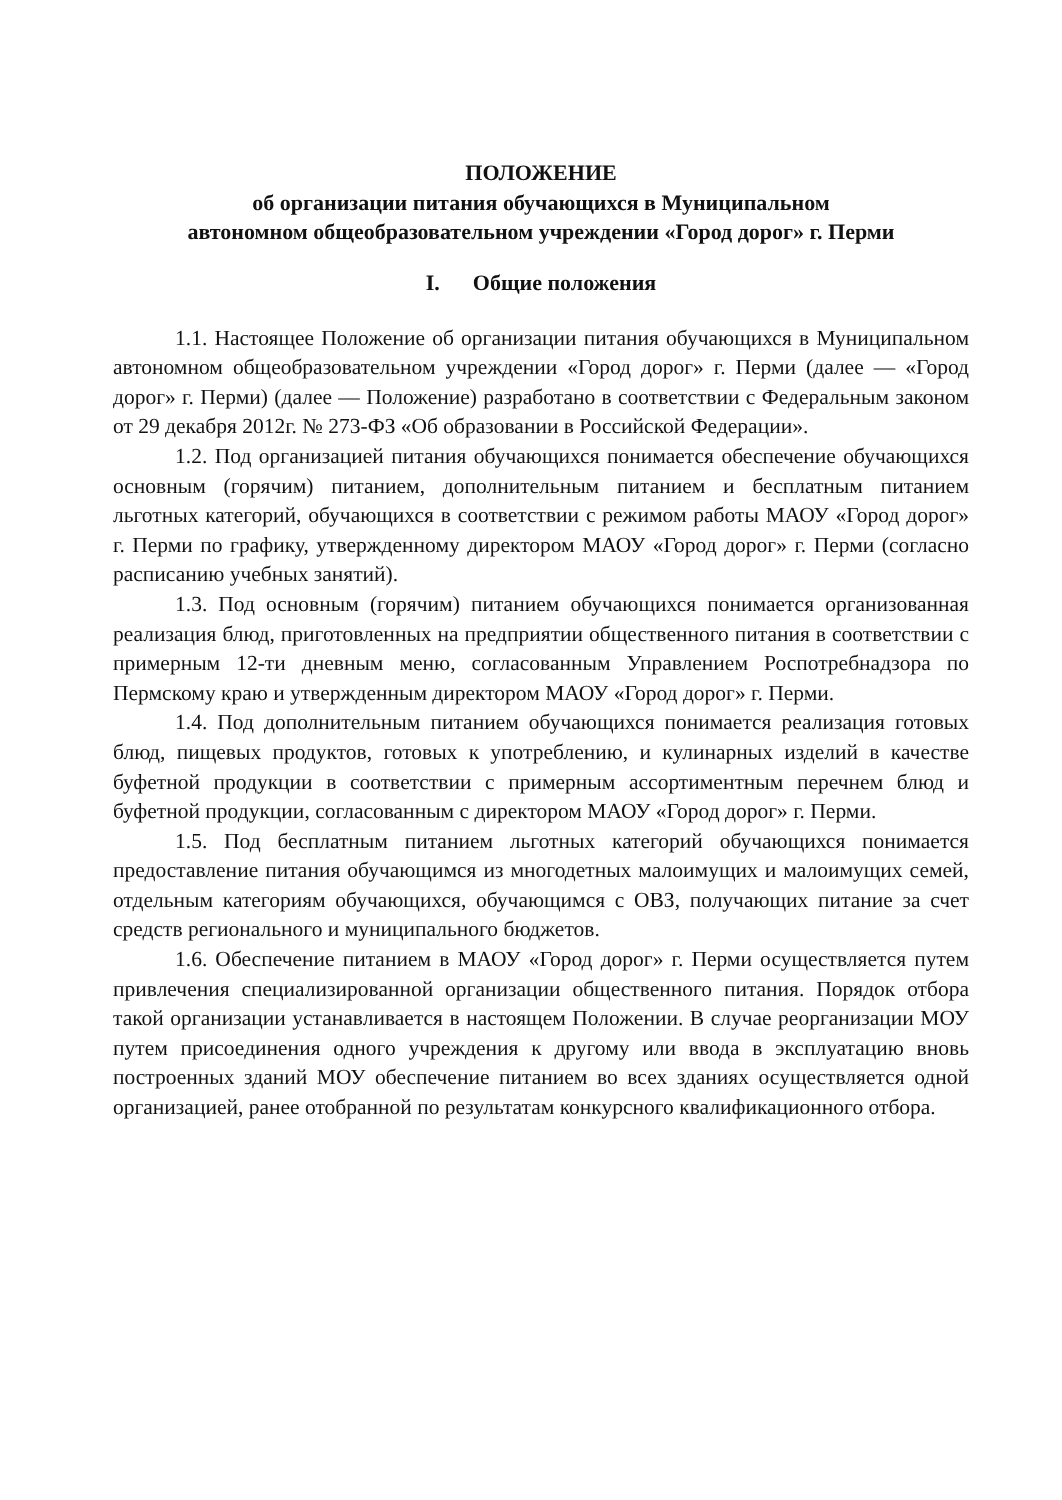ПОЛОЖЕНИЕ
об организации питания обучающихся в Муниципальном
автономном общеобразовательном учреждении «Город дорог» г. Перми
I. Общие положения
1.1. Настоящее Положение об организации питания обучающихся в Муниципальном автономном общеобразовательном учреждении «Город дорог» г. Перми (далее — «Город дорог» г. Перми) (далее — Положение) разработано в соответствии с Федеральным законом от 29 декабря 2012г. № 273-ФЗ «Об образовании в Российской Федерации».
1.2. Под организацией питания обучающихся понимается обеспечение обучающихся основным (горячим) питанием, дополнительным питанием и бесплатным питанием льготных категорий, обучающихся в соответствии с режимом работы МАОУ «Город дорог» г. Перми по графику, утвержденному директором МАОУ «Город дорог» г. Перми (согласно расписанию учебных занятий).
1.3. Под основным (горячим) питанием обучающихся понимается организованная реализация блюд, приготовленных на предприятии общественного питания в соответствии с примерным 12-ти дневным меню, согласованным Управлением Роспотребнадзора по Пермскому краю и утвержденным директором МАОУ «Город дорог» г. Перми.
1.4. Под дополнительным питанием обучающихся понимается реализация готовых блюд, пищевых продуктов, готовых к употреблению, и кулинарных изделий в качестве буфетной продукции в соответствии с примерным ассортиментным перечнем блюд и буфетной продукции, согласованным с директором МАОУ «Город дорог» г. Перми.
1.5. Под бесплатным питанием льготных категорий обучающихся понимается предоставление питания обучающимся из многодетных малоимущих и малоимущих семей, отдельным категориям обучающихся, обучающимся с ОВЗ, получающих питание за счет средств регионального и муниципального бюджетов.
1.6. Обеспечение питанием в МАОУ «Город дорог» г. Перми осуществляется путем привлечения специализированной организации общественного питания. Порядок отбора такой организации устанавливается в настоящем Положении. В случае реорганизации МОУ путем присоединения одного учреждения к другому или ввода в эксплуатацию вновь построенных зданий МОУ обеспечение питанием во всех зданиях осуществляется одной организацией, ранее отобранной по результатам конкурсного квалификационного отбора.